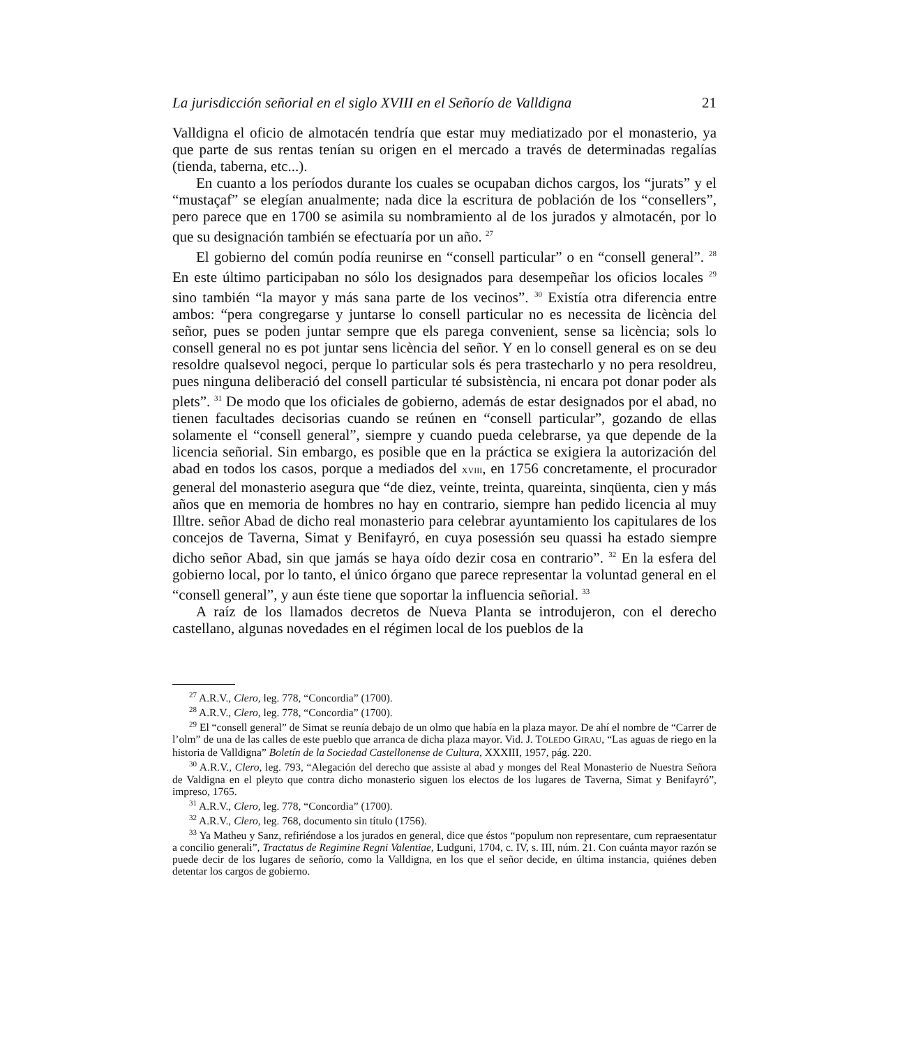La jurisdicción señorial en el siglo XVIII en el Señorío de Valldigna 21
Valldigna el oficio de almotacén tendría que estar muy mediatizado por el monasterio, ya que parte de sus rentas tenían su origen en el mercado a través de determinadas regalías (tienda, taberna, etc...).
En cuanto a los períodos durante los cuales se ocupaban dichos cargos, los “jurats” y el “mustaçaf” se elegían anualmente; nada dice la escritura de población de los “consellers”, pero parece que en 1700 se asimila su nombramiento al de los jurados y almotacén, por lo que su designación también se efectuaría por un año. <sup>27</sup>
El gobierno del común podía reunirse en “consell particular” o en “consell general”. <sup>28</sup> En este último participaban no sólo los designados para desempeñar los oficios locales <sup>29</sup> sino también “la mayor y más sana parte de los vecinos”. <sup>30</sup> Existía otra diferencia entre ambos: “pera congregarse y juntarse lo consell particular no es necessita de licència del señor, pues se poden juntar sempre que els parega convenient, sense sa licència; sols lo consell general no es pot juntar sens licència del señor. Y en lo consell general es on se deu resoldre qualsevol negoci, perque lo particular sols és pera trastecharlo y no pera resoldreu, pues ninguna deliberació del consell particular té subsistència, ni encara pot donar poder als plets”. <sup>31</sup> De modo que los oficiales de gobierno, además de estar designados por el abad, no tienen facultades decisorias cuando se reúnen en “consell particular”, gozando de ellas solamente el “consell general”, siempre y cuando pueda celebrarse, ya que depende de la licencia señorial. Sin embargo, es posible que en la práctica se exigiera la autorización del abad en todos los casos, porque a mediados del XVIII, en 1756 concretamente, el procurador general del monasterio asegura que “de diez, veinte, treinta, quareinta, sinqüenta, cien y más años que en memoria de hombres no hay en contrario, siempre han pedido licencia al muy Illtre. señor Abad de dicho real monasterio para celebrar ayuntamiento los capitulares de los concejos de Taverna, Simat y Benifayró, en cuya posessión seu quassi ha estado siempre dicho señor Abad, sin que jamás se haya oído dezir cosa en contrario”. <sup>32</sup> En la esfera del gobierno local, por lo tanto, el único órgano que parece representar la voluntad general en el “consell general”, y aun éste tiene que soportar la influencia señorial. <sup>33</sup>
A raíz de los llamados decretos de Nueva Planta se introdujeron, con el derecho castellano, algunas novedades en el régimen local de los pueblos de la
<sup>27</sup> A.R.V., Clero, leg. 778, “Concordia” (1700).
<sup>28</sup> A.R.V., Clero, leg. 778, “Concordia” (1700).
<sup>29</sup> El “consell general” de Simat se reunía debajo de un olmo que había en la plaza mayor. De ahí el nombre de “Carrer de l’olm” de una de las calles de este pueblo que arranca de dicha plaza mayor. Vid. J. TOLEDO GIRAU, “Las aguas de riego en la historia de Valldigna” Boletín de la Sociedad Castellonense de Cultura, XXXIII, 1957, pág. 220.
<sup>30</sup> A.R.V., Clero, leg. 793, “Alegación del derecho que assiste al abad y monges del Real Monasterio de Nuestra Señora de Valdigna en el pleyto que contra dicho monasterio siguen los electos de los lugares de Taverna, Simat y Benifayró”, impreso, 1765.
<sup>31</sup> A.R.V., Clero, leg. 778, “Concordia” (1700).
<sup>32</sup> A.R.V., Clero, leg. 768, documento sin título (1756).
<sup>33</sup> Ya Matheu y Sanz, refiriéndose a los jurados en general, dice que éstos “populum non representare, cum repraesentatur a concilio generali”, Tractatus de Regimine Regni Valentiae, Ludguni, 1704, c. IV, s. III, núm. 21. Con cuánta mayor razón se puede decir de los lugares de señorío, como la Valldigna, en los que el señor decide, en última instancia, quiénes deben detentar los cargos de gobierno.